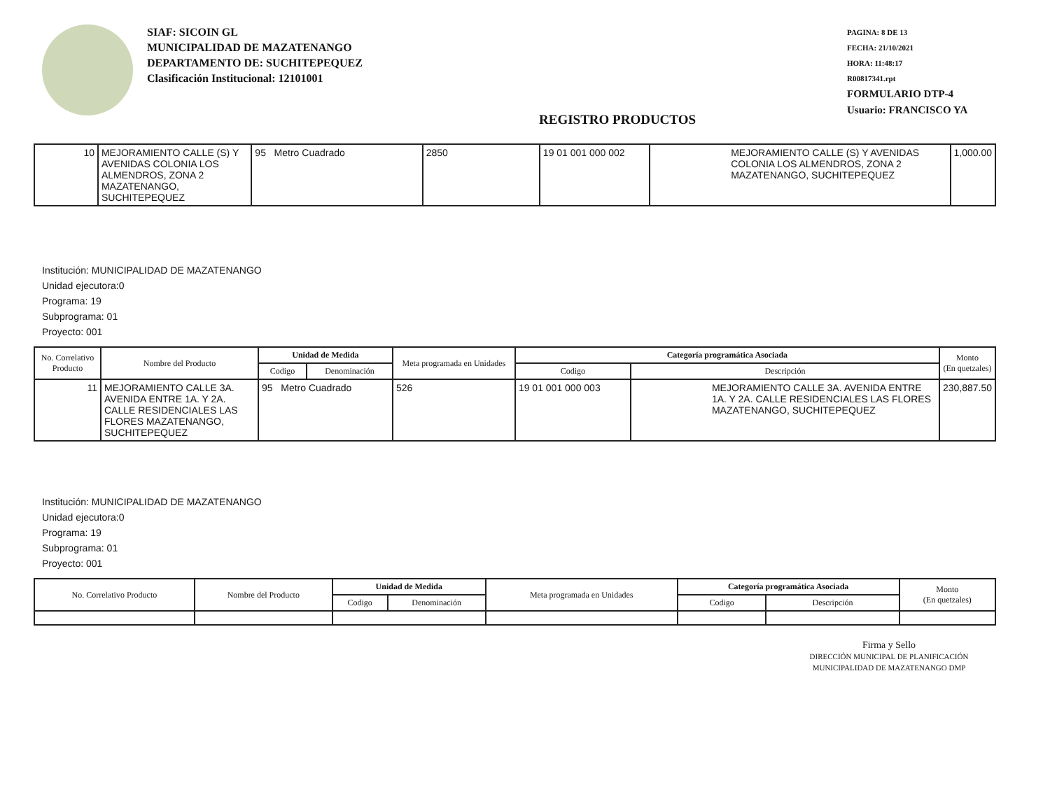SIAF: SICOIN GL
MUNICIPALIDAD DE MAZATENANGO
DEPARTAMENTO DE: SUCHITEPEQUEZ
Clasificación Institucional: 12101001
REGISTRO PRODUCTOS
PAGINA: 8 DE 13
FECHA: 21/10/2021
HORA: 11:48:17
R00817341.rpt
FORMULARIO DTP-4
Usuario: FRANCISCO YA
| 10 | MEJORAMIENTO CALLE (S) Y AVENIDAS COLONIA LOS ALMENDROS, ZONA 2 MAZATENANGO, SUCHITEPEQUEZ | 95 Metro Cuadrado | 2850 | 19 01 001 000 002 | MEJORAMIENTO CALLE (S) Y AVENIDAS COLONIA LOS ALMENDROS, ZONA 2 MAZATENANGO, SUCHITEPEQUEZ | 1,000.00 |
Institución: MUNICIPALIDAD DE MAZATENANGO
Unidad ejecutora:0
Programa: 19
Subprograma: 01
Proyecto: 001
| No. Correlativo Producto | Nombre del Producto | Unidad de Medida | | Meta programada en Unidades | Categoría programática Asociada | | Monto (En quetzales) |
| --- | --- | --- | --- | --- | --- | --- | --- |
| | | Codigo | Denominación | | Codigo | Descripción | |
| 11 | MEJORAMIENTO CALLE 3A. AVENIDA ENTRE 1A. Y 2A. CALLE RESIDENCIALES LAS FLORES MAZATENANGO, SUCHITEPEQUEZ | 95 Metro Cuadrado | | 526 | 19 01 001 000 003 | MEJORAMIENTO CALLE 3A. AVENIDA ENTRE 1A. Y 2A. CALLE RESIDENCIALES LAS FLORES MAZATENANGO, SUCHITEPEQUEZ | 230,887.50 |
Institución: MUNICIPALIDAD DE MAZATENANGO
Unidad ejecutora:0
Programa: 19
Subprograma: 01
Proyecto: 001
| No. Correlativo Producto | Nombre del Producto | Unidad de Medida | | Meta programada en Unidades | Categoría programática Asociada | | Monto (En quetzales) |
| --- | --- | --- | --- | --- | --- | --- | --- |
| | | Codigo | Denominación | | Codigo | Descripción | |
Firma y Sello
DIRECCIÓN MUNICIPAL DE PLANIFICACIÓN MUNICIPALIDAD DE MAZATENANGO DMP